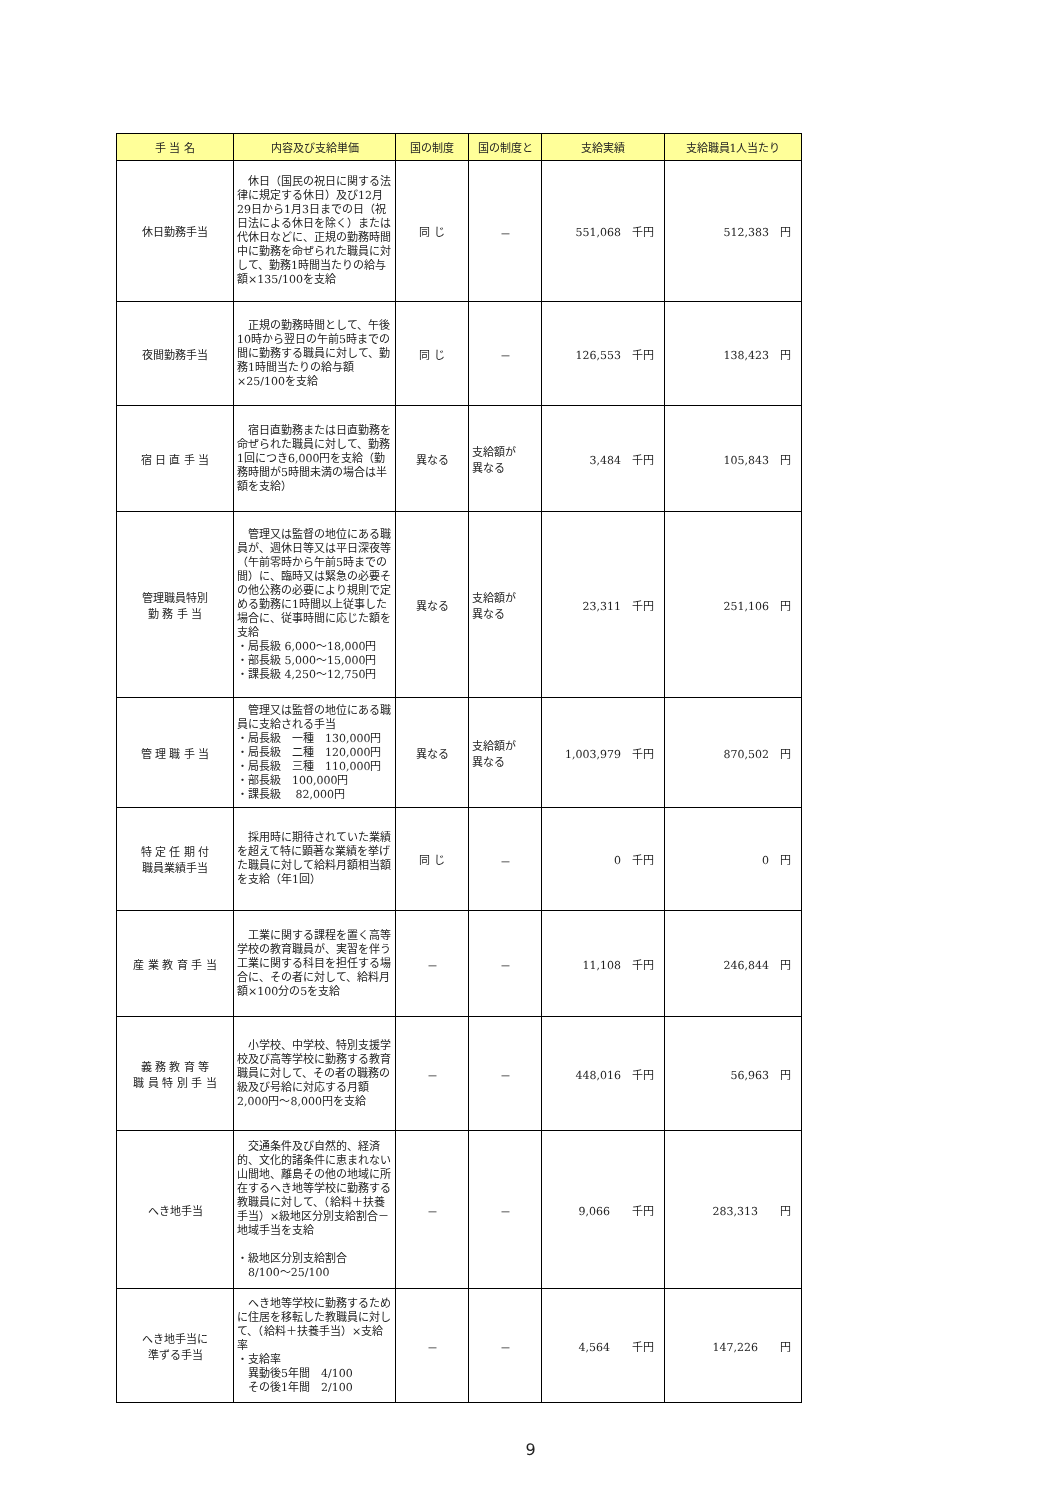| 手 当 名 | 内容及び支給単価 | 国の制度 | 国の制度と | 支給実績 | 支給職員1人当たり |
| --- | --- | --- | --- | --- | --- |
| 休日勤務手当 | 休日（国民の祝日に関する法律に規定する休日）及び12月29日から1月3日までの日（祝日法による休日を除く）または代休日などに、正規の勤務時間中に勤務を命ぜられた職員に対して、勤務1時間当たりの給与額×135/100を支給 | 同 じ | － | 551,068 千円 | 512,383 円 |
| 夜間勤務手当 | 正規の勤務時間として、午後10時から翌日の午前5時までの間に勤務する職員に対して、勤務1時間当たりの給与額×25/100を支給 | 同 じ | － | 126,553 千円 | 138,423 円 |
| 宿 日 直 手 当 | 宿日直勤務または日直勤務を命ぜられた職員に対して、勤務1回につき6,000円を支給（勤務時間が5時間未満の場合は半額を支給） | 異なる | 支給額が 異なる | 3,484 千円 | 105,843 円 |
| 管理職員特別 勤 務 手 当 | 管理又は監督の地位にある職員が、週休日等又は平日深夜等（午前零時から午前5時までの間）に、臨時又は緊急の必要その他公務の必要により規則で定める勤務に1時間以上従事した場合に、従事時間に応じた額を支給 ・局長級 6,000～18,000円 ・部長級 5,000～15,000円 ・課長級 4,250～12,750円 | 異なる | 支給額が 異なる | 23,311 千円 | 251,106 円 |
| 管 理 職 手 当 | 管理又は監督の地位にある職員に支給される手当 ・局長級 一種 130,000円 ・局長級 二種 120,000円 ・局長級 三種 110,000円 ・部長級 100,000円 ・課長級 82,000円 | 異なる | 支給額が 異なる | 1,003,979 千円 | 870,502 円 |
| 特 定 任 期 付 職員業績手当 | 採用時に期待されていた業績を超えて特に顕著な業績を挙げた職員に対して給料月額相当額を支給（年1回） | 同 じ | － | 0 千円 | 0 円 |
| 産 業 教 育 手 当 | 工業に関する課程を置く高等学校の教育職員が、実習を伴う工業に関する科目を担任する場合に、その者に対して、給料月額×100分の5を支給 | － | － | 11,108 千円 | 246,844 円 |
| 義 務 教 育 等 職 員 特 別 手 当 | 小学校、中学校、特別支援学校及び高等学校に勤務する教育職員に対して、その者の職務の級及び号給に対応する月額2,000円～8,000円を支給 | － | － | 448,016 千円 | 56,963 円 |
| へき地手当 | 交通条件及び自然的、経済的、文化的諸条件に恵まれない山間地、離島その他の地域に所在するへき地等学校に勤務する教職員に対して、（給料＋扶養手当）×級地区分別支給割合－地域手当を支給 ・級地区分別支給割合 8/100～25/100 | － | － | 9,066 千円 | 283,313 円 |
| へき地手当に 準ずる手当 | へき地等学校に勤務するために住居を移転した教職員に対して、（給料＋扶養手当）×支給率 ・支給率 異動後5年間 4/100 その後1年間 2/100 | － | － | 4,564 千円 | 147,226 円 |
9